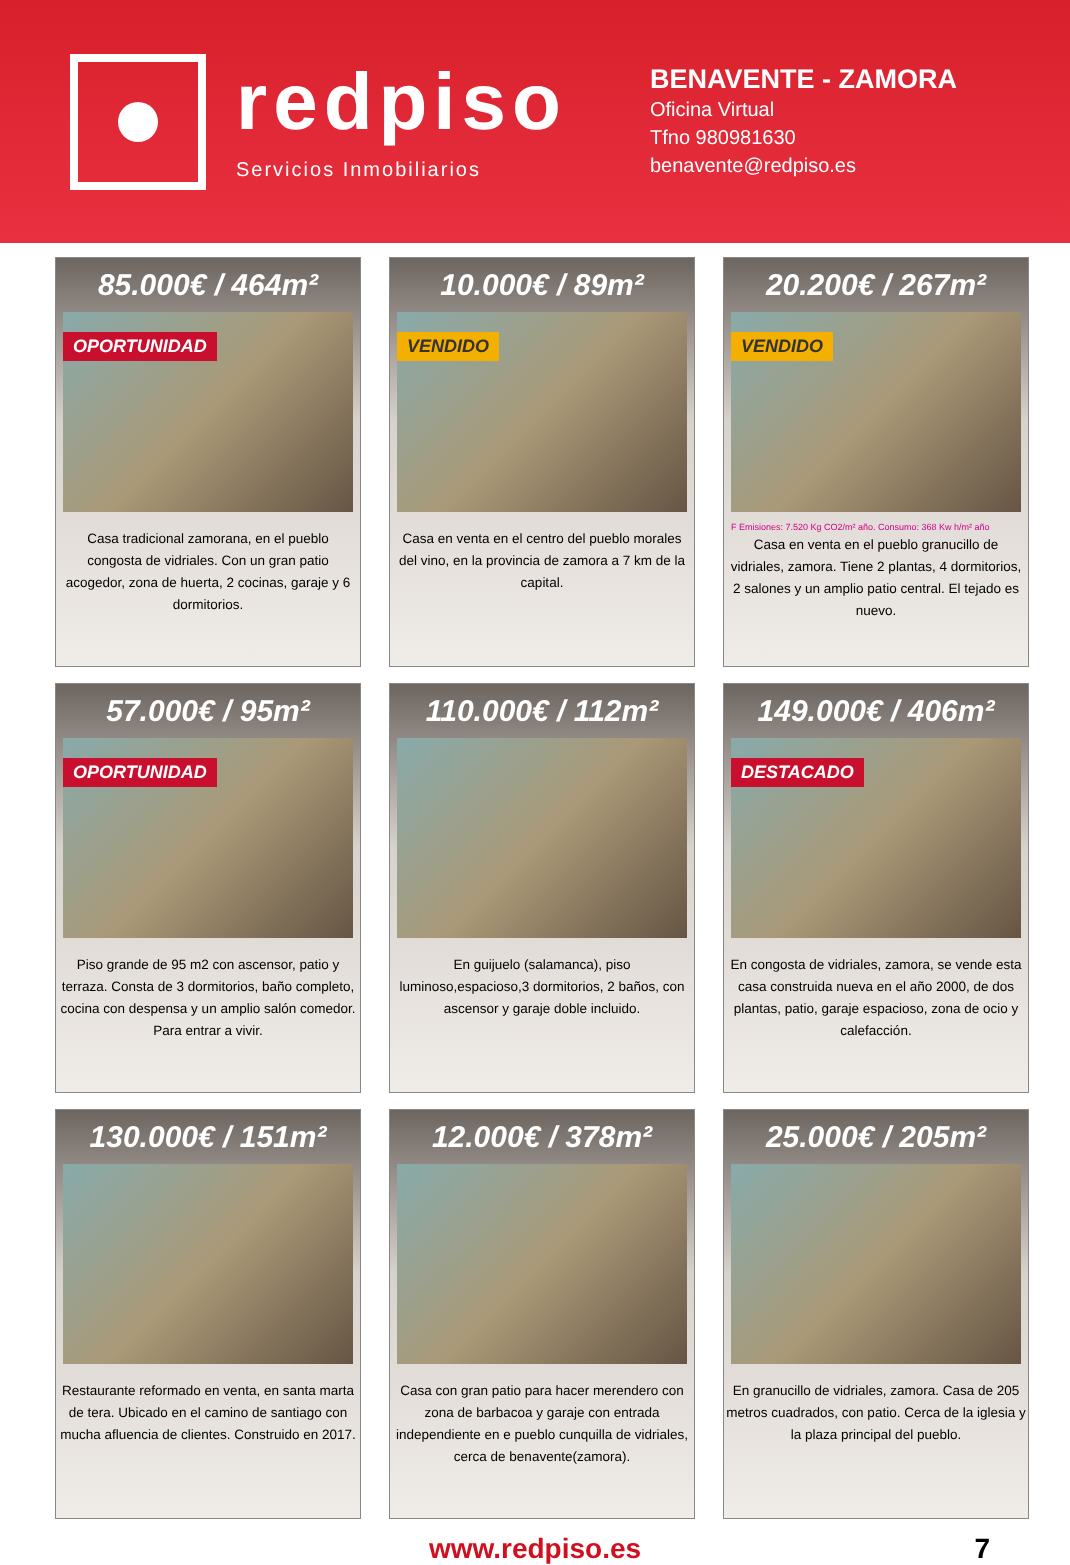redpiso
Servicios Inmobiliarios
BENAVENTE - ZAMORA
Oficina Virtual
Tfno 980981630
benavente@redpiso.es
85.000€ / 464m²
OPORTUNIDAD
Casa tradicional zamorana, en el pueblo congosta de vidriales. Con un gran patio acogedor, zona de huerta, 2 cocinas, garaje y 6 dormitorios.
10.000€ / 89m²
VENDIDO
Casa en venta en el centro del pueblo morales del vino, en la provincia de zamora a 7 km de la capital.
20.200€ / 267m²
VENDIDO
F Emisiones: 7.520 Kg CO2/m² año. Consumo: 368 Kw h/m² año
Casa en venta en el pueblo granucillo de vidriales, zamora. Tiene 2 plantas, 4 dormitorios, 2 salones y un amplio patio central. El tejado es nuevo.
57.000€ / 95m²
OPORTUNIDAD
Piso grande de 95 m2 con ascensor, patio y terraza. Consta de 3 dormitorios, baño completo, cocina con despensa y un amplio salón comedor. Para entrar a vivir.
110.000€ / 112m²
En guijuelo (salamanca), piso luminoso,espacioso,3 dormitorios, 2 baños, con ascensor y garaje doble incluido.
149.000€ / 406m²
DESTACADO
En congosta de vidriales, zamora, se vende esta casa construida nueva en el año 2000, de dos plantas, patio, garaje espacioso, zona de ocio y calefacción.
130.000€ / 151m²
Restaurante reformado en venta, en santa marta de tera. Ubicado en el camino de santiago con mucha afluencia de clientes. Construido en 2017.
12.000€ / 378m²
Casa con gran patio para hacer merendero con zona de barbacoa y garaje con entrada independiente en e pueblo cunquilla de vidriales, cerca de benavente(zamora).
25.000€ / 205m²
En granucillo de vidriales, zamora. Casa de 205 metros cuadrados, con patio. Cerca de la iglesia y la plaza principal del pueblo.
www.redpiso.es 7